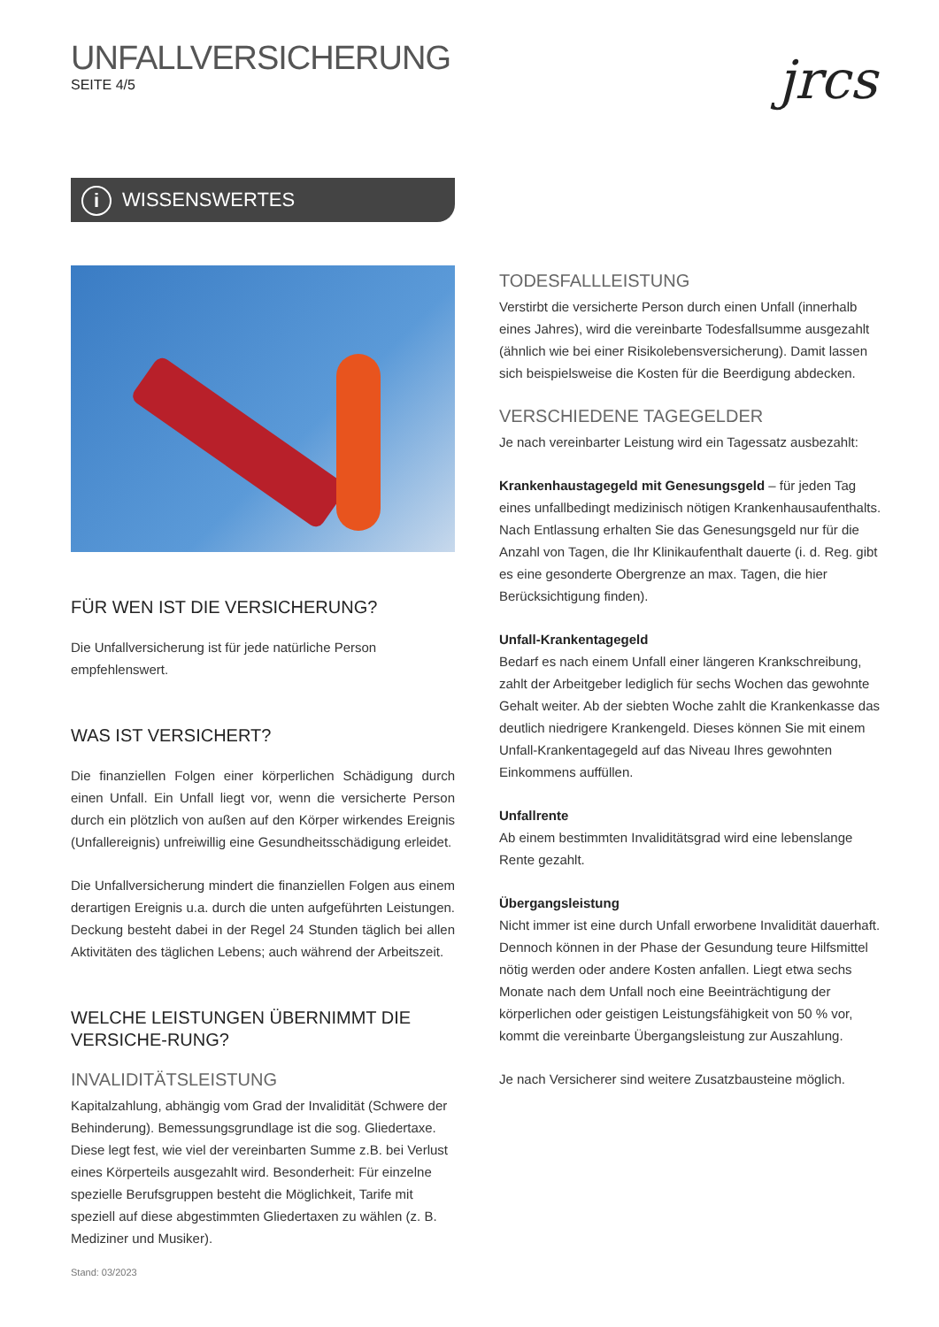UNFALLVERSICHERUNG
SEITE 4/5
jrcs
i WISSENSWERTES
FÜR WEN IST DIE VERSICHERUNG?
Die Unfallversicherung ist für jede natürliche Person empfehlenswert.
WAS IST VERSICHERT?
Die finanziellen Folgen einer körperlichen Schädigung durch einen Unfall. Ein Unfall liegt vor, wenn die versicherte Person durch ein plötzlich von außen auf den Körper wirkendes Ereignis (Unfallereignis) unfreiwillig eine Gesundheitsschädigung erleidet.
Die Unfallversicherung mindert die finanziellen Folgen aus einem derartigen Ereignis u.a. durch die unten aufgeführten Leistungen. Deckung besteht dabei in der Regel 24 Stunden täglich bei allen Aktivitäten des täglichen Lebens; auch während der Arbeitszeit.
WELCHE LEISTUNGEN ÜBERNIMMT DIE VERSICHE-RUNG?
INVALIDITÄTSLEISTUNG
Kapitalzahlung, abhängig vom Grad der Invalidität (Schwere der Behinderung). Bemessungsgrundlage ist die sog. Gliedertaxe. Diese legt fest, wie viel der vereinbarten Summe z.B. bei Verlust eines Körperteils ausgezahlt wird. Besonderheit: Für einzelne spezielle Berufsgruppen besteht die Möglichkeit, Tarife mit speziell auf diese abgestimmten Gliedertaxen zu wählen (z. B. Mediziner und Musiker).
TODESFALLLEISTUNG
Verstirbt die versicherte Person durch einen Unfall (innerhalb eines Jahres), wird die vereinbarte Todesfallsumme ausgezahlt (ähnlich wie bei einer Risikolebensversicherung). Damit lassen sich beispielsweise die Kosten für die Beerdigung abdecken.
VERSCHIEDENE TAGEGELDER
Je nach vereinbarter Leistung wird ein Tagessatz ausbezahlt:
Krankenhaustagegeld mit Genesungsgeld – für jeden Tag eines unfallbedingt medizinisch nötigen Krankenhausaufenthalts. Nach Entlassung erhalten Sie das Genesungsgeld nur für die Anzahl von Tagen, die Ihr Klinikaufenthalt dauerte (i. d. Reg. gibt es eine gesonderte Obergrenze an max. Tagen, die hier Berücksichtigung finden).
Unfall-Krankentagegeld
Bedarf es nach einem Unfall einer längeren Krankschreibung, zahlt der Arbeitgeber lediglich für sechs Wochen das gewohnte Gehalt weiter. Ab der siebten Woche zahlt die Krankenkasse das deutlich niedrigere Krankengeld. Dieses können Sie mit einem Unfall-Krankentagegeld auf das Niveau Ihres gewohnten Einkommens auffüllen.
Unfallrente
Ab einem bestimmten Invaliditätsgrad wird eine lebenslange Rente gezahlt.
Übergangsleistung
Nicht immer ist eine durch Unfall erworbene Invalidität dauerhaft. Dennoch können in der Phase der Gesundung teure Hilfsmittel nötig werden oder andere Kosten anfallen. Liegt etwa sechs Monate nach dem Unfall noch eine Beeinträchtigung der körperlichen oder geistigen Leistungsfähigkeit von 50 % vor, kommt die vereinbarte Übergangsleistung zur Auszahlung.
Je nach Versicherer sind weitere Zusatzbausteine möglich.
Stand: 03/2023